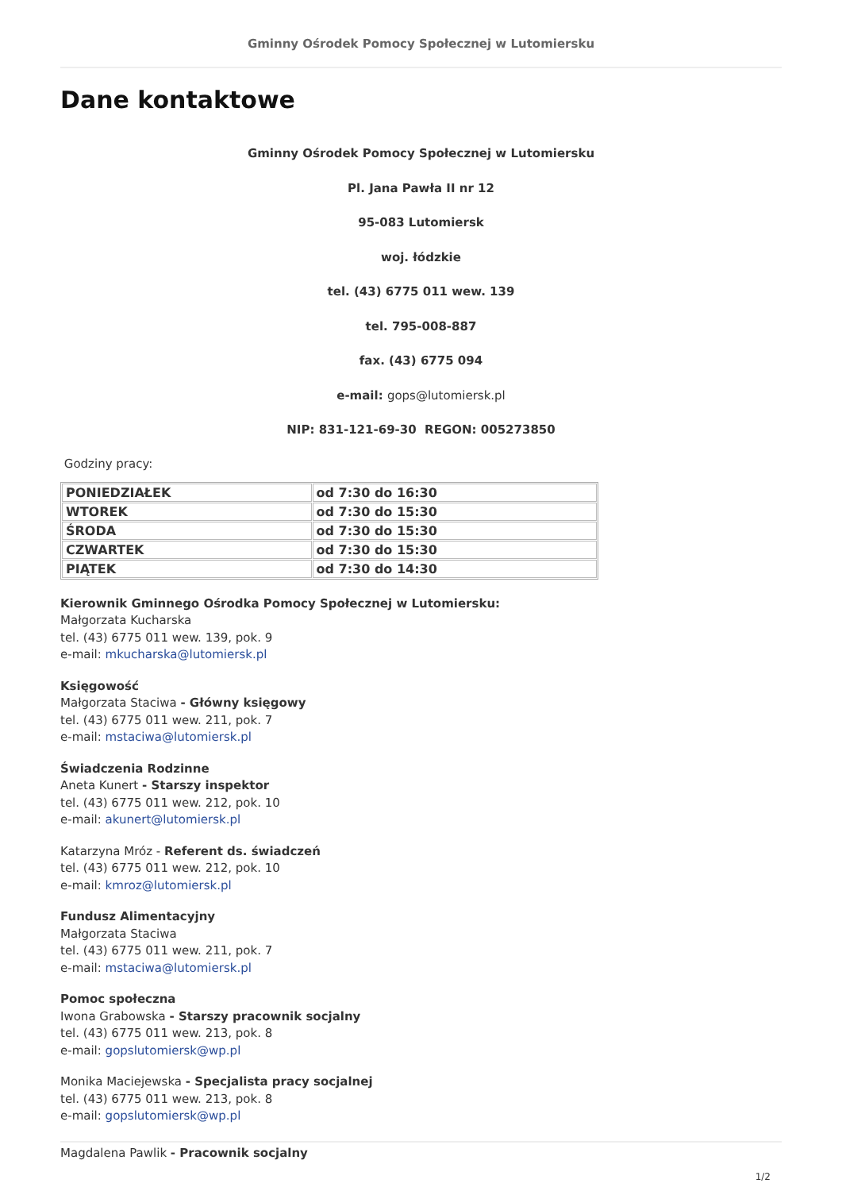Gminny Ośrodek Pomocy Społecznej w Lutomiersku
Dane kontaktowe
Gminny Ośrodek Pomocy Społecznej w Lutomiersku
Pl. Jana Pawła II nr 12
95-083 Lutomiersk
woj. łódzkie
tel. (43) 6775 011 wew. 139
tel. 795-008-887
fax. (43) 6775 094
e-mail: gops@lutomiersk.pl
NIP: 831-121-69-30 REGON: 005273850
Godziny pracy:
| PONIEDZIAŁEK | od 7:30 do 16:30 |
| WTOREK | od 7:30 do 15:30 |
| ŚRODA | od 7:30 do 15:30 |
| CZWARTEK | od 7:30 do 15:30 |
| PIĄTEK | od 7:30 do 14:30 |
Kierownik Gminnego Ośrodka Pomocy Społecznej w Lutomiersku:
Małgorzata Kucharska
tel. (43) 6775 011 wew. 139, pok. 9
e-mail: mkucharska@lutomiersk.pl
Księgowość
Małgorzata Staciwa - Główny księgowy
tel. (43) 6775 011 wew. 211, pok. 7
e-mail: mstaciwa@lutomiersk.pl
Świadczenia Rodzinne
Aneta Kunert - Starszy inspektor
tel. (43) 6775 011 wew. 212, pok. 10
e-mail: akunert@lutomiersk.pl
Katarzyna Mróz - Referent ds. świadczeń
tel. (43) 6775 011 wew. 212, pok. 10
e-mail: kmroz@lutomiersk.pl
Fundusz Alimentacyjny
Małgorzata Staciwa
tel. (43) 6775 011 wew. 211, pok. 7
e-mail: mstaciwa@lutomiersk.pl
Pomoc społeczna
Iwona Grabowska - Starszy pracownik socjalny
tel. (43) 6775 011 wew. 213, pok. 8
e-mail: gopslutomiersk@wp.pl
Monika Maciejewska - Specjalista pracy socjalnej
tel. (43) 6775 011 wew. 213, pok. 8
e-mail: gopslutomiersk@wp.pl
Magdalena Pawlik - Pracownik socjalny
1/2